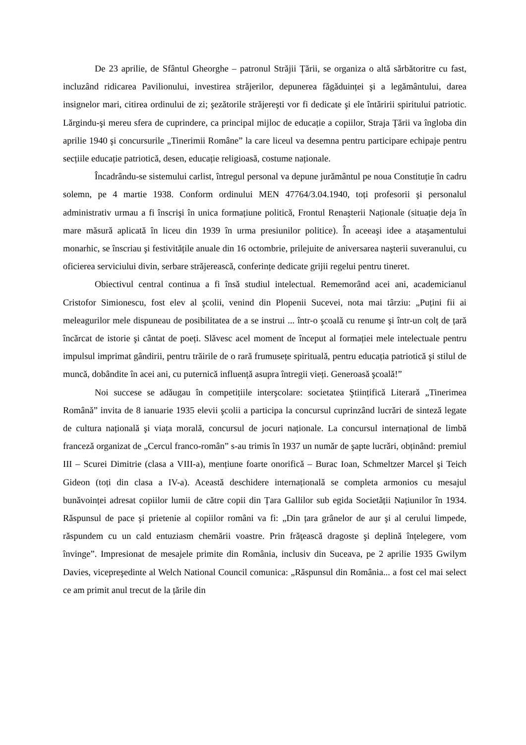De 23 aprilie, de Sfântul Gheorghe – patronul Străjii Țării, se organiza o altă sărbătoritre cu fast, incluzând ridicarea Pavilionului, investirea străjerilor, depunerea făgăduinței şi a legământului, darea insignelor mari, citirea ordinului de zi; şezătorile străjereşti vor fi dedicate şi ele întăririi spiritului patriotic. Lărgindu-şi mereu sfera de cuprindere, ca principal mijloc de educație a copiilor, Straja Țării va îngloba din aprilie 1940 şi concursurile „Tinerimii Române” la care liceul va desemna pentru participare echipaje pentru secțiile educație patriotică, desen, educație religioasă, costume naționale.
Încadrându-se sistemului carlist, întregul personal va depune jurământul pe noua Constituție în cadru solemn, pe 4 martie 1938. Conform ordinului MEN 47764/3.04.1940, toți profesorii şi personalul administrativ urmau a fi înscrişi în unica formațiune politică, Frontul Renaşterii Naționale (situație deja în mare măsură aplicată în liceu din 1939 în urma presiunilor politice). În aceeaşi idee a ataşamentului monarhic, se înscriau şi festivitățile anuale din 16 octombrie, prilejuite de aniversarea naşterii suveranului, cu oficierea serviciului divin, serbare străjerească, conferințe dedicate grijii regelui pentru tineret.
Obiectivul central continua a fi însă studiul intelectual. Rememorând acei ani, academicianul Cristofor Simionescu, fost elev al şcolii, venind din Plopenii Sucevei, nota mai târziu: „Puțini fii ai meleagurilor mele dispuneau de posibilitatea de a se instrui ... într-o şcoală cu renume şi într-un colț de țară încărcat de istorie şi cântat de poeți. Slăvesc acel moment de început al formației mele intelectuale pentru impulsul imprimat gândirii, pentru trăirile de o rară frumusețe spirituală, pentru educația patriotică şi stilul de muncă, dobândite în acei ani, cu puternică influență asupra întregii vieți. Generoasă şcoală!”
Noi succese se adăugau în competițiile interşcolare: societatea Ştiințifică Literară „Tinerimea Română” invita de 8 ianuarie 1935 elevii şcolii a participa la concursul cuprinzând lucrări de sinteză legate de cultura națională şi viața morală, concursul de jocuri naționale. La concursul internațional de limbă franceză organizat de „Cercul franco-român” s-au trimis în 1937 un număr de şapte lucrări, obținând: premiul III – Scurei Dimitrie (clasa a VIII-a), mențiune foarte onorifică – Burac Ioan, Schmeltzer Marcel şi Teich Gideon (toți din clasa a IV-a). Această deschidere internațională se completa armonios cu mesajul bunăvoinței adresat copiilor lumii de către copii din Țara Gallilor sub egida Societății Națiunilor în 1934. Răspunsul de pace şi prietenie al copiilor români va fi: „Din țara grânelor de aur şi al cerului limpede, răspundem cu un cald entuziasm chemării voastre. Prin frăţească dragoste şi deplină înțelegere, vom învinge”. Impresionat de mesajele primite din România, inclusiv din Suceava, pe 2 aprilie 1935 Gwilym Davies, vicepreşedinte al Welch National Council comunica: „Răspunsul din România... a fost cel mai select ce am primit anul trecut de la țările din